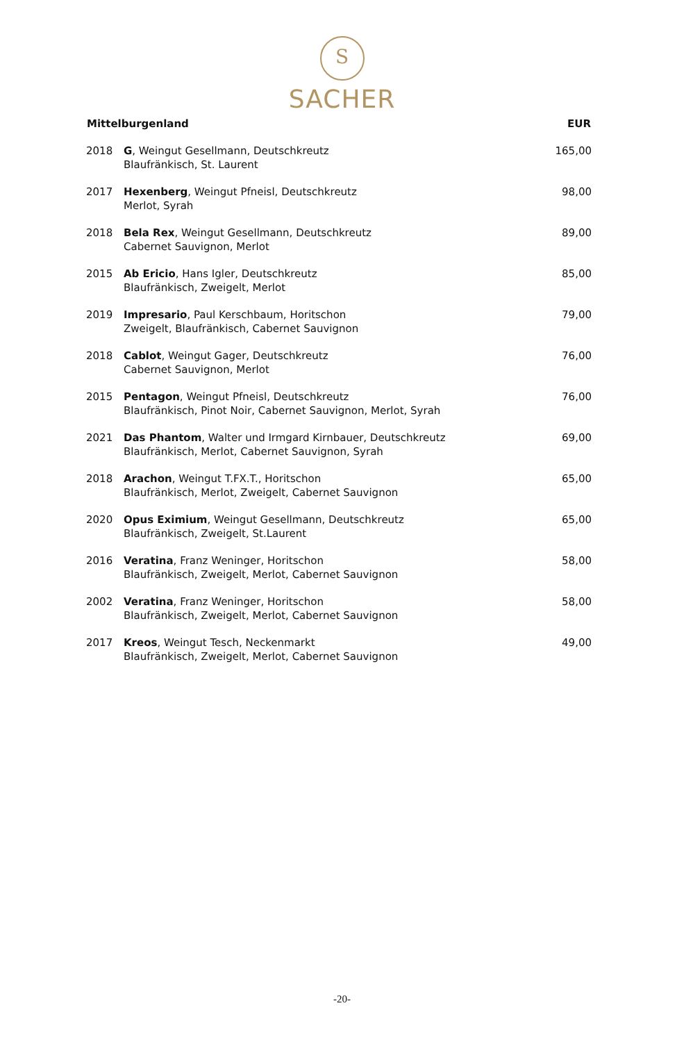S
SACHER
| Mittelburgenland | | EUR |
| --- | --- | --- |
| 2018 | G , Weingut Gesellmann, Deutschkreutz Blaufränkisch, St. Laurent | 165,00 |
| 2017 | Hexenberg , Weingut Pfneisl, Deutschkreutz Merlot, Syrah | 98,00 |
| 2018 | Bela Rex , Weingut Gesellmann, Deutschkreutz Cabernet Sauvignon, Merlot | 89,00 |
| 2015 | Ab Ericio , Hans Igler, Deutschkreutz Blaufränkisch, Zweigelt, Merlot | 85,00 |
| 2019 | Impresario , Paul Kerschbaum, Horitschon Zweigelt, Blaufränkisch, Cabernet Sauvignon | 79,00 |
| 2018 | Cablot , Weingut Gager, Deutschkreutz Cabernet Sauvignon, Merlot | 76,00 |
| 2015 | Pentagon , Weingut Pfneisl, Deutschkreutz Blaufränkisch, Pinot Noir, Cabernet Sauvignon, Merlot, Syrah | 76,00 |
| 2021 | Das Phantom , Walter und Irmgard Kirnbauer, Deutschkreutz Blaufränkisch, Merlot, Cabernet Sauvignon, Syrah | 69,00 |
| 2018 | Arachon , Weingut T.FX.T., Horitschon Blaufränkisch, Merlot, Zweigelt, Cabernet Sauvignon | 65,00 |
| 2020 | Opus Eximium , Weingut Gesellmann, Deutschkreutz Blaufränkisch, Zweigelt, St.Laurent | 65,00 |
| 2016 | Veratina , Franz Weninger, Horitschon Blaufränkisch, Zweigelt, Merlot, Cabernet Sauvignon | 58,00 |
| 2002 | Veratina , Franz Weninger, Horitschon Blaufränkisch, Zweigelt, Merlot, Cabernet Sauvignon | 58,00 |
| 2017 | Kreos , Weingut Tesch, Neckenmarkt Blaufränkisch, Zweigelt, Merlot, Cabernet Sauvignon | 49,00 |
-20-